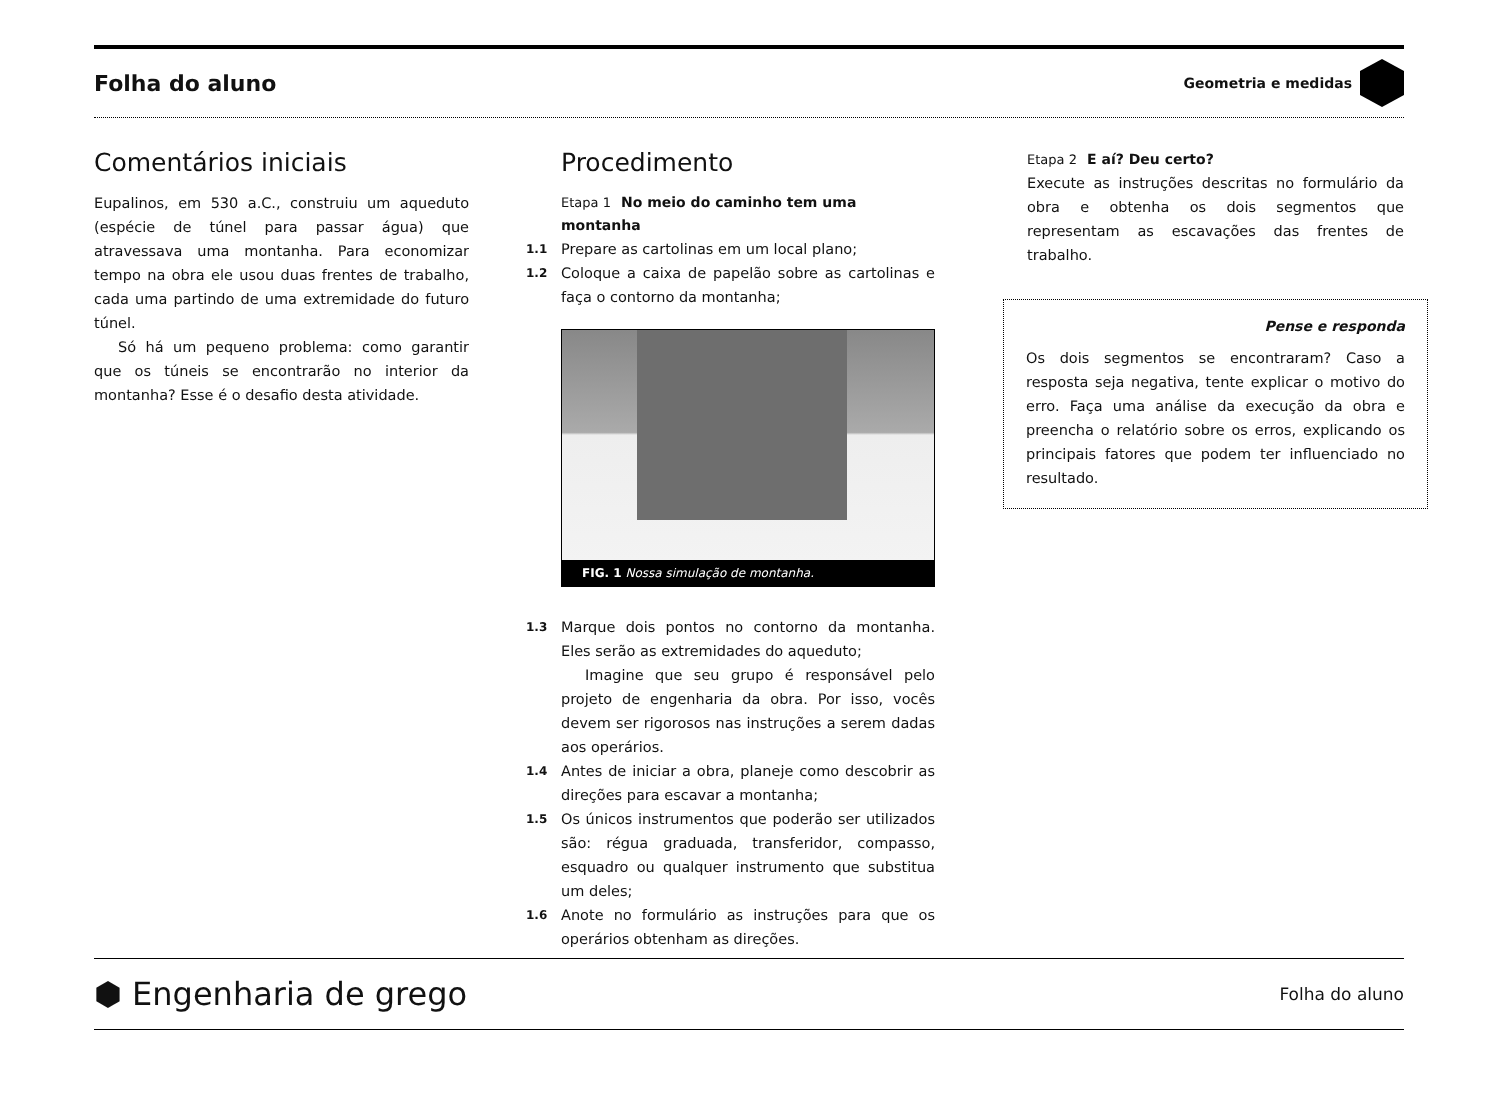Folha do aluno
Geometria e medidas
Comentários iniciais
Eupalinos, em 530 a.C., construiu um aqueduto (espécie de túnel para passar água) que atravessava uma montanha. Para economizar tempo na obra ele usou duas frentes de trabalho, cada uma partindo de uma extremidade do futuro túnel.
Só há um pequeno problema: como garantir que os túneis se encontrarão no interior da montanha? Esse é o desafio desta atividade.
Procedimento
Etapa 1 No meio do caminho tem uma montanha
1.1
Prepare as cartolinas em um local plano;
1.2
Coloque a caixa de papelão sobre as cartolinas e faça o contorno da montanha;
FIG. 1 Nossa simulação de montanha.
1.3
Marque dois pontos no contorno da montanha. Eles serão as extremidades do aqueduto;
Imagine que seu grupo é responsável pelo projeto de engenharia da obra. Por isso, vocês devem ser rigorosos nas instruções a serem dadas aos operários.
1.4
Antes de iniciar a obra, planeje como descobrir as direções para escavar a montanha;
1.5
Os únicos instrumentos que poderão ser utilizados são: régua graduada, transferidor, compasso, esquadro ou qualquer instrumento que substitua um deles;
1.6
Anote no formulário as instruções para que os operários obtenham as direções.
Etapa 2 E aí? Deu certo?
Execute as instruções descritas no formulário da obra e obtenha os dois segmentos que representam as escavações das frentes de trabalho.
Pense e responda
Os dois segmentos se encontraram? Caso a resposta seja negativa, tente explicar o motivo do erro. Faça uma análise da execução da obra e preencha o relatório sobre os erros, explicando os principais fatores que podem ter influenciado no resultado.
⬢ Engenharia de grego
Folha do aluno